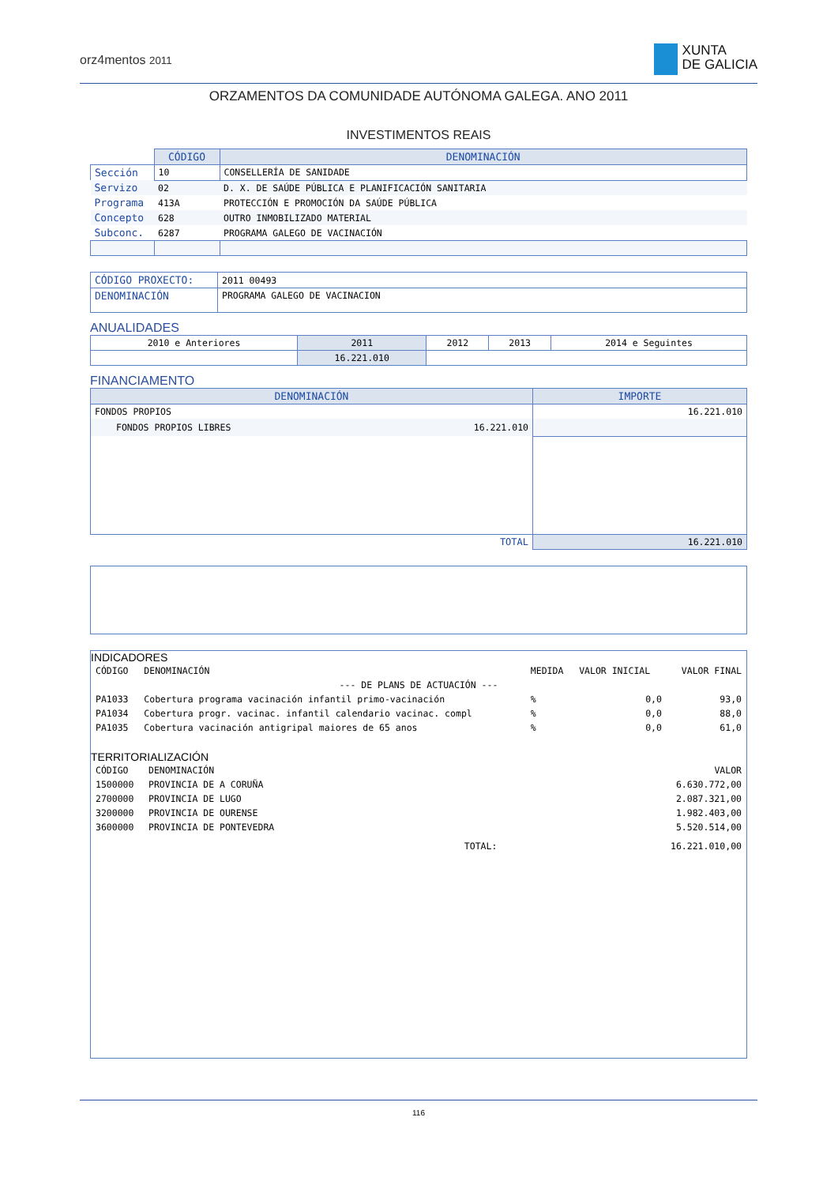orz4mentos 2011
XUNTA
DE GALICIA
ORZAMENTOS DA COMUNIDADE AUTÓNOMA GALEGA. ANO 2011
INVESTIMENTOS REAIS
| | CÓDIGO | DENOMINACIÓN |
| Sección | 10 | CONSELLERÍA DE SANIDADE |
| Servizo | 02 | D. X. DE SAÚDE PÚBLICA E PLANIFICACIÓN SANITARIA |
| Programa | 413A | PROTECCIÓN E PROMOCIÓN DA SAÚDE PÚBLICA |
| Concepto | 628 | OUTRO INMOBILIZADO MATERIAL |
| Subconc. | 6287 | PROGRAMA GALEGO DE VACINACIÓN |
| CÓDIGO PROXECTO: | 2011 00493 |
| DENOMINACIÓN | PROGRAMA GALEGO DE VACINACION |
ANUALIDADES
| 2010 e Anteriores | 2011 | 2012 | 2013 | 2014 e Seguintes |
| | 16.221.010 | | | |
FINANCIAMENTO
| DENOMINACIÓN | | IMPORTE |
| --- | --- | --- |
| FONDOS PROPIOS | | 16.221.010 |
| FONDOS PROPIOS LIBRES | 16.221.010 | |
| TOTAL | | 16.221.010 |
INDICADORES
| CÓDIGO | DENOMINACIÓN | MEDIDA | VALOR INICIAL | VALOR FINAL |
| --- DE PLANS DE ACTUACIÓN --- | | | | |
| PA1033 | Cobertura programa vacinación infantil primo-vacinación | % | 0,0 | 93,0 |
| PA1034 | Cobertura progr. vacinac. infantil calendario vacinac. compl | % | 0,0 | 88,0 |
| PA1035 | Cobertura vacinación antigripal maiores de 65 anos | % | 0,0 | 61,0 |
TERRITORIALIZACIÓN
| CÓDIGO | DENOMINACIÓN | | VALOR |
| 1500000 | PROVINCIA DE A CORUÑA | | 6.630.772,00 |
| 2700000 | PROVINCIA DE LUGO | | 2.087.321,00 |
| 3200000 | PROVINCIA DE OURENSE | | 1.982.403,00 |
| 3600000 | PROVINCIA DE PONTEVEDRA | | 5.520.514,00 |
| | | TOTAL: | 16.221.010,00 |
116